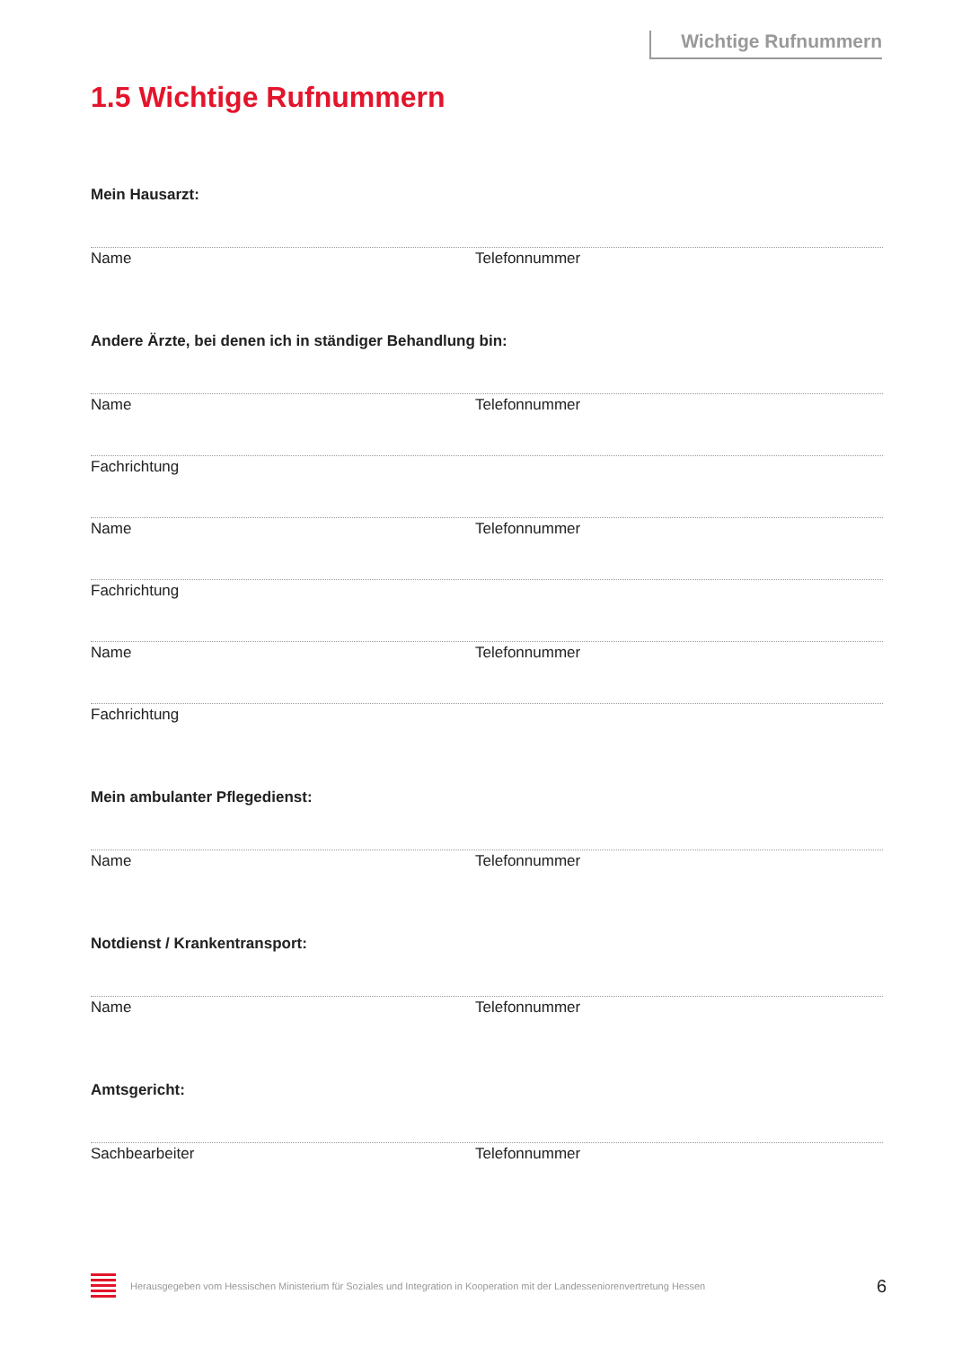Wichtige Rufnummern
1.5 Wichtige Rufnummern
Mein Hausarzt:
Name Telefonnummer
Andere Ärzte, bei denen ich in ständiger Behandlung bin:
Name Telefonnummer
Fachrichtung
Name Telefonnummer
Fachrichtung
Name Telefonnummer
Fachrichtung
Mein ambulanter Pflegedienst:
Name Telefonnummer
Notdienst / Krankentransport:
Name Telefonnummer
Amtsgericht:
Sachbearbeiter Telefonnummer
Herausgegeben vom Hessischen Ministerium für Soziales und Integration in Kooperation mit der Landesseniorenvertretung Hessen 6